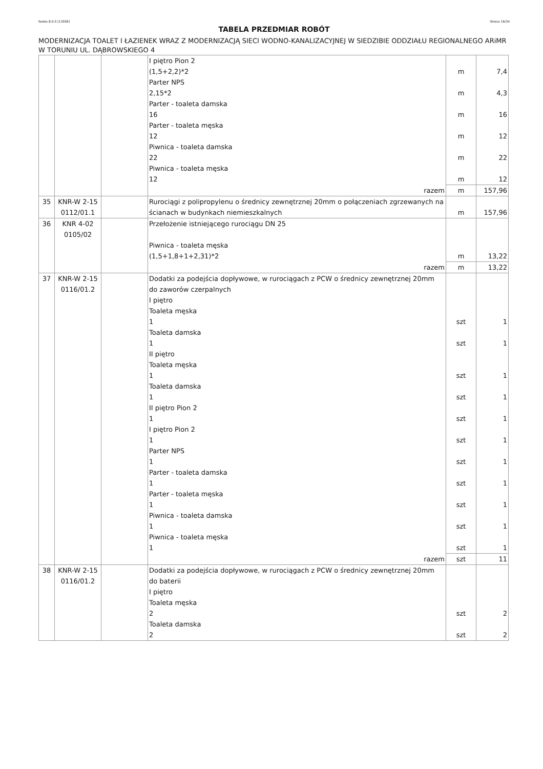Rodos 8.0.0 [13558] Strona 16/34
TABELA PRZEDMIAR ROBÓT
MODERNIZACJA TOALET I ŁAZIENEK WRAZ Z MODERNIZACJĄ SIECI WODNO-KANALIZACYJNEJ W SIEDZIBIE ODDZIAŁU REGIONALNEGO ARiMR W TORUNIU UL. DĄBROWSKIEGO 4
| | | | I piętro Pion 2 (1,5+2,2)*2 Parter NPS 2,15*2 Parter - toaleta damska 16 Parter - toaleta męska 12 Piwnica - toaleta damska 22 Piwnica - toaleta męska 12 | m m m m m m | 7,4 4,3 16 12 22 12 |
| | | | razem | m | 157,96 |
| 35 | KNR-W 2-15 0112/01.1 | | Rurociągi z polipropylenu o średnicy zewnętrznej 20mm o połączeniach zgrzewanych na ścianach w budynkach niemieszkalnych | m | 157,96 |
| 36 | KNR 4-02 0105/02 | | Przełożenie istniejącego rurociągu DN 25 Piwnica - toaleta męska (1,5+1,8+1+2,31)*2 | m | 13,22 |
| | | | razem | m | 13,22 |
| 37 | KNR-W 2-15 0116/01.2 | | Dodatki za podejścia dopływowe, w rurociągach z PCW o średnicy zewnętrznej 20mm do zaworów czerpalnych I piętro Toaleta męska 1 Toaleta damska 1 II piętro Toaleta męska 1 Toaleta damska 1 II piętro Pion 2 1 I piętro Pion 2 1 Parter NPS 1 Parter - toaleta damska 1 Parter - toaleta męska 1 Piwnica - toaleta damska 1 Piwnica - toaleta męska 1 | szt szt szt szt szt szt szt szt szt szt szt | 1 1 1 1 1 1 1 1 1 1 1 |
| | | | razem | szt | 11 |
| 38 | KNR-W 2-15 0116/01.2 | | Dodatki za podejścia dopływowe, w rurociągach z PCW o średnicy zewnętrznej 20mm do baterii I piętro Toaleta męska 2 Toaleta damska 2 | szt szt | 2 2 |